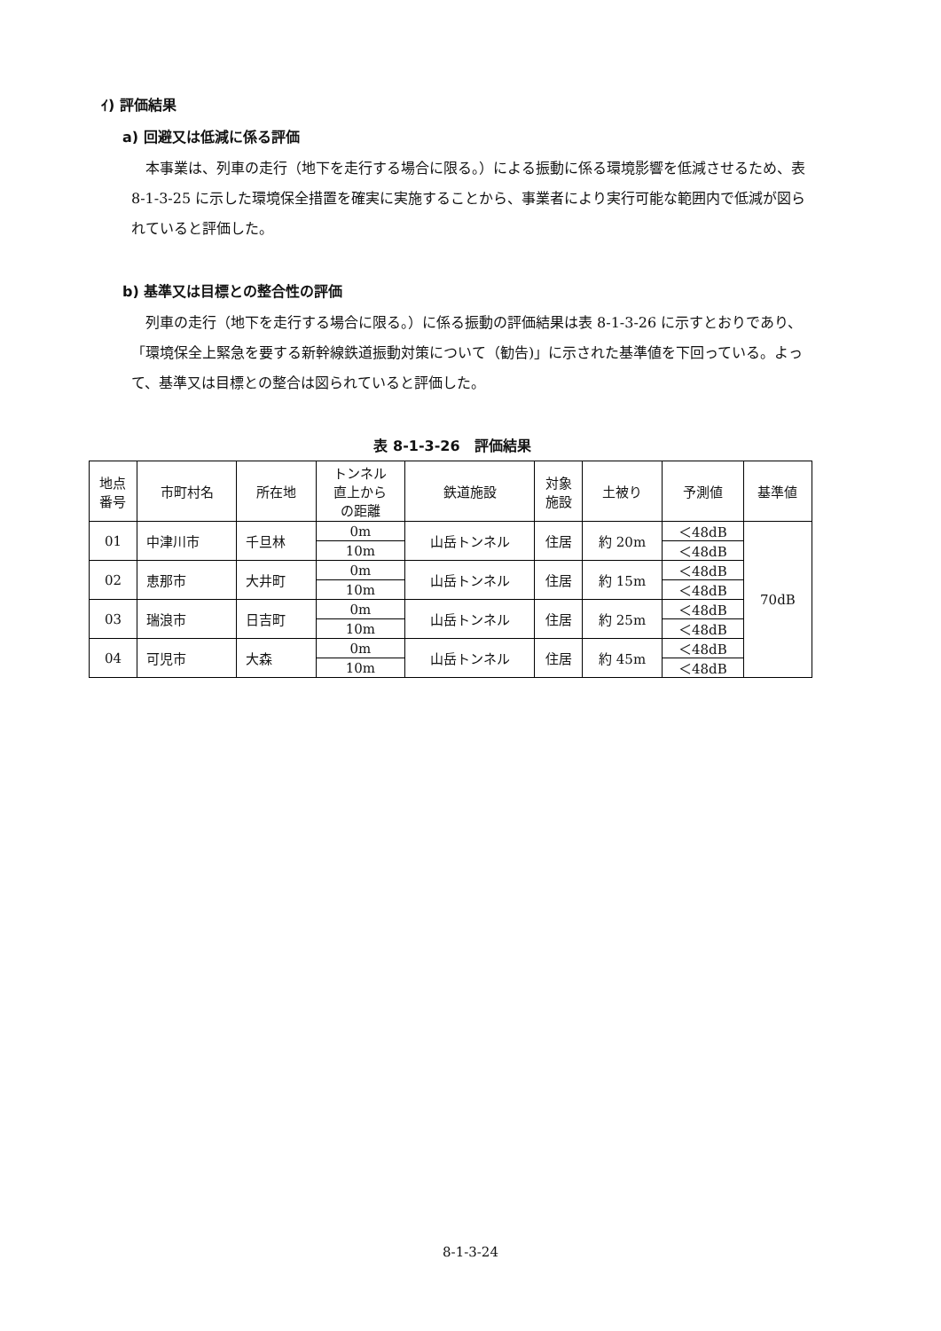ｲ) 評価結果
a) 回避又は低減に係る評価
本事業は、列車の走行（地下を走行する場合に限る。）による振動に係る環境影響を低減させるため、表 8-1-3-25 に示した環境保全措置を確実に実施することから、事業者により実行可能な範囲内で低減が図られていると評価した。
b) 基準又は目標との整合性の評価
列車の走行（地下を走行する場合に限る。）に係る振動の評価結果は表 8-1-3-26 に示すとおりであり、「環境保全上緊急を要する新幹線鉄道振動対策について（勧告)」に示された基準値を下回っている。よって、基準又は目標との整合は図られていると評価した。
表 8-1-3-26　評価結果
| 地点 番号 | 市町村名 | 所在地 | トンネル 直上から の距離 | 鉄道施設 | 対象 施設 | 土被り | 予測値 | 基準値 |
| --- | --- | --- | --- | --- | --- | --- | --- | --- |
| 01 | 中津川市 | 千旦林 | 0m | 山岳トンネル | 住居 | 約 20m | ＜48dB | 70dB |
| | | | 10m | | | | ＜48dB | |
| 02 | 恵那市 | 大井町 | 0m | 山岳トンネル | 住居 | 約 15m | ＜48dB | |
| | | | 10m | | | | ＜48dB | |
| 03 | 瑞浪市 | 日吉町 | 0m | 山岳トンネル | 住居 | 約 25m | ＜48dB | |
| | | | 10m | | | | ＜48dB | |
| 04 | 可児市 | 大森 | 0m | 山岳トンネル | 住居 | 約 45m | ＜48dB | |
| | | | 10m | | | | ＜48dB | |
8-1-3-24